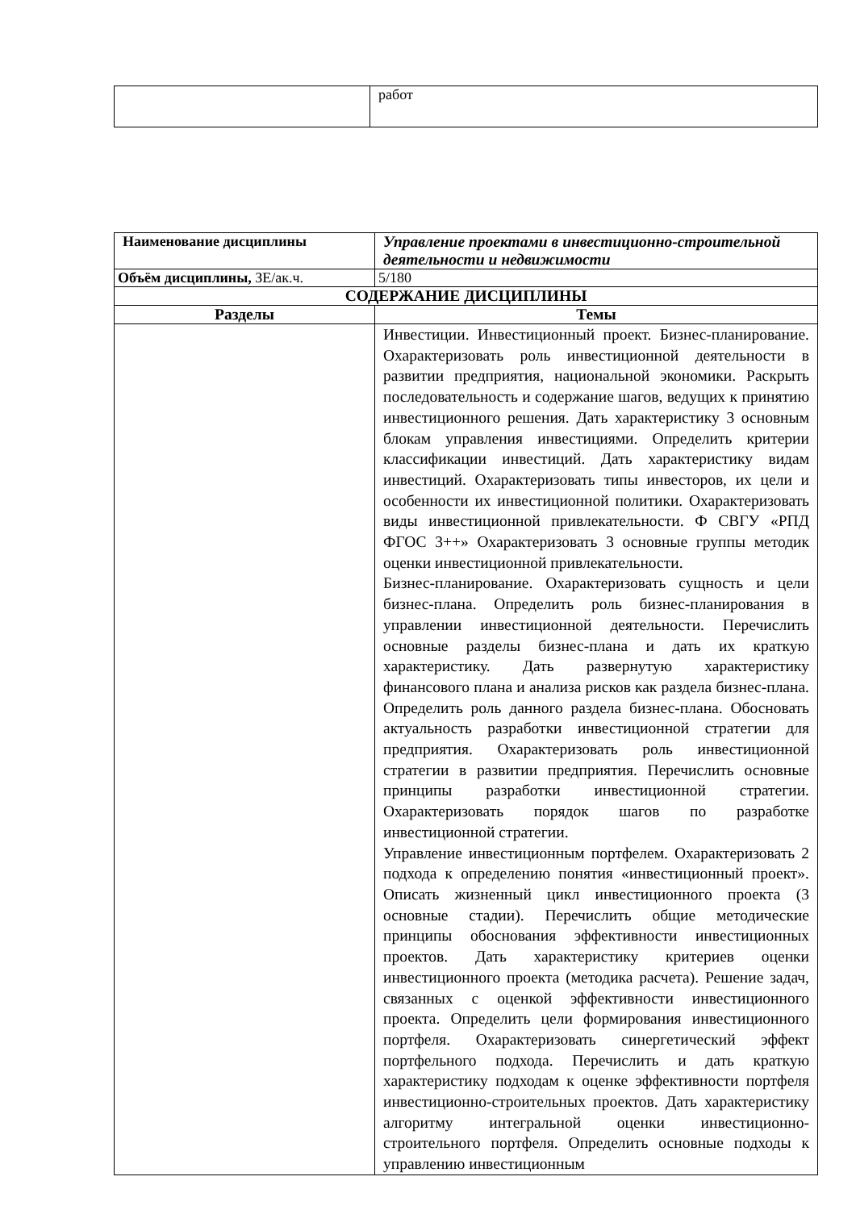| | работ |
| Наименование дисциплины | Управление проектами в инвестиционно-строительной деятельности и недвижимости |
| Объём дисциплины, ЗЕ/ак.ч. | 5/180 |
| СОДЕРЖАНИЕ ДИСЦИПЛИНЫ | |
| Разделы | Темы |
| | Инвестиции. Инвестиционный проект. Бизнес-планирование. Охарактеризовать роль инвестиционной деятельности в развитии предприятия, национальной экономики. Раскрыть последовательность и содержание шагов, ведущих к принятию инвестиционного решения. Дать характеристику 3 основным блокам управления инвестициями. Определить критерии классификации инвестиций. Дать характеристику видам инвестиций. Охарактеризовать типы инвесторов, их цели и особенности их инвестиционной политики. Охарактеризовать виды инвестиционной привлекательности. Ф СВГУ «РПД ФГОС 3++» Охарактеризовать 3 основные группы методик оценки инвестиционной привлекательности. Бизнес-планирование. Охарактеризовать сущность и цели бизнес-плана. Определить роль бизнес-планирования в управлении инвестиционной деятельности. Перечислить основные разделы бизнес-плана и дать их краткую характеристику. Дать развернутую характеристику финансового плана и анализа рисков как раздела бизнес-плана. Определить роль данного раздела бизнес-плана. Обосновать актуальность разработки инвестиционной стратегии для предприятия. Охарактеризовать роль инвестиционной стратегии в развитии предприятия. Перечислить основные принципы разработки инвестиционной стратегии. Охарактеризовать порядок шагов по разработке инвестиционной стратегии. Управление инвестиционным портфелем. Охарактеризовать 2 подхода к определению понятия «инвестиционный проект». Описать жизненный цикл инвестиционного проекта (3 основные стадии). Перечислить общие методические принципы обоснования эффективности инвестиционных проектов. Дать характеристику критериев оценки инвестиционного проекта (методика расчета). Решение задач, связанных с оценкой эффективности инвестиционного проекта. Определить цели формирования инвестиционного портфеля. Охарактеризовать синергетический эффект портфельного подхода. Перечислить и дать краткую характеристику подходам к оценке эффективности портфеля инвестиционно-строительных проектов. Дать характеристику алгоритму интегральной оценки инвестиционно-строительного портфеля. Определить основные подходы к управлению инвестиционным |